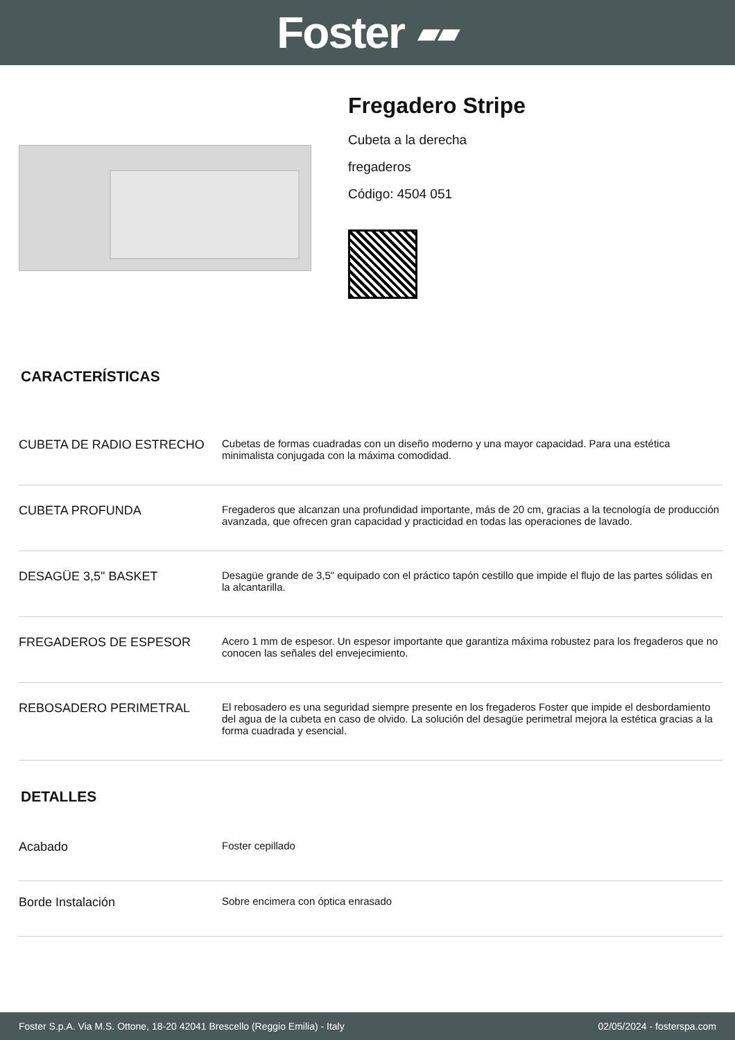Foster ▰▰
Fregadero Stripe
Cubeta a la derecha
fregaderos
Código: 4504 051
CARACTERÍSTICAS
| CUBETA DE RADIO ESTRECHO | Cubetas de formas cuadradas con un diseño moderno y una mayor capacidad. Para una estética minimalista conjugada con la máxima comodidad. |
| CUBETA PROFUNDA | Fregaderos que alcanzan una profundidad importante, más de 20 cm, gracias a la tecnología de producción avanzada, que ofrecen gran capacidad y practicidad en todas las operaciones de lavado. |
| DESAGÜE 3,5" BASKET | Desagüe grande de 3,5" equipado con el práctico tapón cestillo que impide el flujo de las partes sólidas en la alcantarilla. |
| FREGADEROS DE ESPESOR | Acero 1 mm de espesor. Un espesor importante que garantiza máxima robustez para los fregaderos que no conocen las señales del envejecimiento. |
| REBOSADERO PERIMETRAL | El rebosadero es una seguridad siempre presente en los fregaderos Foster que impide el desbordamiento del agua de la cubeta en caso de olvido. La solución del desagüe perimetral mejora la estética gracias a la forma cuadrada y esencial. |
DETALLES
| Acabado | Foster cepillado |
| Borde Instalación | Sobre encimera con óptica enrasado |
Foster S.p.A. Via M.S. Ottone, 18-20 42041 Brescello (Reggio Emilia) - Italy 02/05/2024 - fosterspa.com